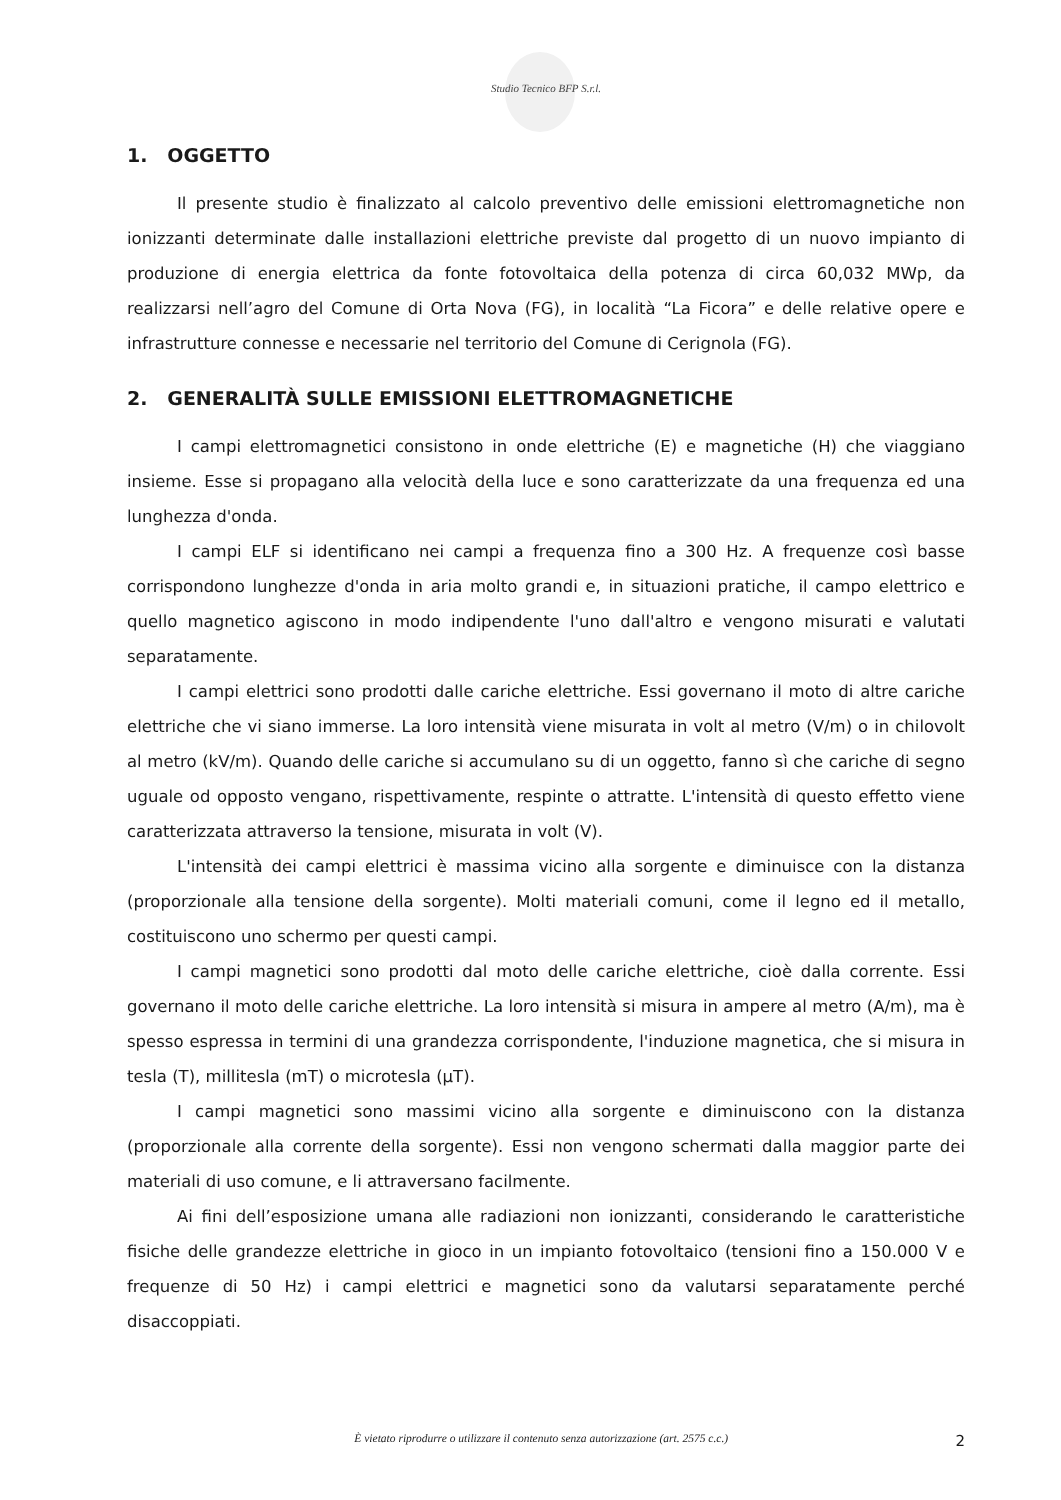Studio Tecnico BFP S.r.l.
1. OGGETTO
Il presente studio è finalizzato al calcolo preventivo delle emissioni elettromagnetiche non ionizzanti determinate dalle installazioni elettriche previste dal progetto di un nuovo impianto di produzione di energia elettrica da fonte fotovoltaica della potenza di circa 60,032 MWp, da realizzarsi nell’agro del Comune di Orta Nova (FG), in località “La Ficora” e delle relative opere e infrastrutture connesse e necessarie nel territorio del Comune di Cerignola (FG).
2. GENERALITÀ SULLE EMISSIONI ELETTROMAGNETICHE
I campi elettromagnetici consistono in onde elettriche (E) e magnetiche (H) che viaggiano insieme. Esse si propagano alla velocità della luce e sono caratterizzate da una frequenza ed una lunghezza d'onda.
I campi ELF si identificano nei campi a frequenza fino a 300 Hz. A frequenze così basse corrispondono lunghezze d'onda in aria molto grandi e, in situazioni pratiche, il campo elettrico e quello magnetico agiscono in modo indipendente l'uno dall'altro e vengono misurati e valutati separatamente.
I campi elettrici sono prodotti dalle cariche elettriche. Essi governano il moto di altre cariche elettriche che vi siano immerse. La loro intensità viene misurata in volt al metro (V/m) o in chilovolt al metro (kV/m). Quando delle cariche si accumulano su di un oggetto, fanno sì che cariche di segno uguale od opposto vengano, rispettivamente, respinte o attratte. L'intensità di questo effetto viene caratterizzata attraverso la tensione, misurata in volt (V).
L'intensità dei campi elettrici è massima vicino alla sorgente e diminuisce con la distanza (proporzionale alla tensione della sorgente). Molti materiali comuni, come il legno ed il metallo, costituiscono uno schermo per questi campi.
I campi magnetici sono prodotti dal moto delle cariche elettriche, cioè dalla corrente. Essi governano il moto delle cariche elettriche. La loro intensità si misura in ampere al metro (A/m), ma è spesso espressa in termini di una grandezza corrispondente, l'induzione magnetica, che si misura in tesla (T), millitesla (mT) o microtesla (µT).
I campi magnetici sono massimi vicino alla sorgente e diminuiscono con la distanza (proporzionale alla corrente della sorgente). Essi non vengono schermati dalla maggior parte dei materiali di uso comune, e li attraversano facilmente.
Ai fini dell’esposizione umana alle radiazioni non ionizzanti, considerando le caratteristiche fisiche delle grandezze elettriche in gioco in un impianto fotovoltaico (tensioni fino a 150.000 V e frequenze di 50 Hz) i campi elettrici e magnetici sono da valutarsi separatamente perché disaccoppiati.
È vietato riprodurre o utilizzare il contenuto senza autorizzazione (art. 2575 c.c.) 2